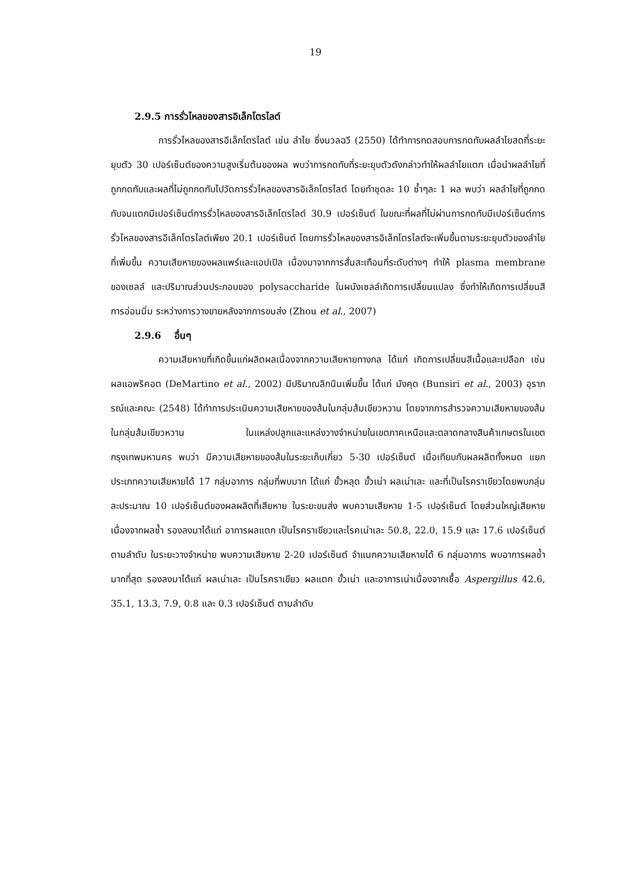19
2.9.5 การรั่วไหลของสารอิเล็กโตรไลต์
การรั่วไหลของสารอีเล็กโตรไลต์ เช่น ลำไย ซึ่งนวลฉวี (2550) ได้ทำการทดสอบการกดทับผลลำไยสดที่ระยะยุบตัว 30 เปอร์เซ็นต์ของความสูงเริ่มต้นของผล พบว่าการกดทับที่ระยะยุบตัวดังกล่าวทำให้ผลลำไยแตก เมื่อนำผลลำไยที่ถูกกดทับและผลที่ไม่ถูกกดทับไปวัดการรั่วไหลของสารอิเล็กโตรไลต์ โดยทำชุดละ 10 ซ้ำๆละ 1 ผล พบว่า ผลลำไยที่ถูกกดทับจนแตกมีเปอร์เซ็นต์การรั่วไหลของสารอิเล็กโตรไลต์ 30.9 เปอร์เซ็นต์ ในขณะที่ผลที่ไม่ผ่านการกดทับมีเปอร์เซ็นต์การรั่วไหลของสารอีเล็กโตรไลต์เพียง 20.1 เปอร์เซ็นต์ โดยการรั่วไหลของสารอิเล็กโตรไลต์จะเพิ่มขึ้นตามระยะยุบตัวของลำไยที่เพิ่มขึ้น ความเสียหายของผลแพร์และแอปเปิล เนื่องมาจากการสั่นสะเทือนที่ระดับต่างๆ ทำให้ plasma membrane ของเซลล์ และปริมาณส่วนประกอบของ polysaccharide ในผนังเซลล์เกิดการเปลี่ยนแปลง ซึ่งทำให้เกิดการเปลี่ยนสี การอ่อนนิ่ม ระหว่างการวางขายหลังจากการขนส่ง (Zhou et al., 2007)
2.9.6 อื่นๆ
ความเสียหายที่เกิดขึ้นแก่ผลิตผลเนื่องจากความเสียหายทางกล ได้แก่ เกิดการเปลี่ยนสีเนื้อและเปลือก เช่น ผลแอพริคอต (DeMartino et al., 2002) มีปริมาณลิกนินเพิ่มขึ้น ได้แก่ มังคุด (Bunsiri et al., 2003) อุราภรณ์และคณะ (2548) ได้ทำการประเมินความเสียหายของส้มในกลุ่มส้มเขียวหวาน โดยจากการสำรวจความเสียหายของส้มในกลุ่มส้มเขียวหวาน ในแหล่งปลูกและแหล่งวางจำหน่ายในเขตภาคเหนือและตลาดกลางสินค้าเกษตรในเขตกรุงเทพมหานคร พบว่า มีความเสียหายของส้มในระยะเก็บเกี่ยว 5-30 เปอร์เซ็นต์ เมื่อเทียบกับผลผลิตทั้งหมด แยกประเภทความเสียหายได้ 17 กลุ่มอาการ กลุ่มที่พบมาก ได้แก่ ขั้วหลุด ขั้วเน่า ผลเน่าเละ และที่เป็นโรคราเขียวโดยพบกลุ่มละประมาณ 10 เปอร์เซ็นต์ของผลผลิตที่เสียหาย ในระยะขนส่ง พบความเสียหาย 1-5 เปอร์เซ็นต์ โดยส่วนใหญ่เสียหายเนื่องจากผลช้ำ รองลงมาได้แก่ อาการผลแตก เป็นโรคราเขียวและโรคเน่าเละ 50.8, 22.0, 15.9 และ 17.6 เปอร์เซ็นต์ ตามลำดับ ในระยะวางจำหน่าย พบความเสียหาย 2-20 เปอร์เซ็นต์ จำแนกความเสียหายได้ 6 กลุ่มอาการ พบอาการผลช้ำมากที่สุด รองลงมาได้แก่ ผลเน่าเละ เป็นโรคราเขียว ผลแตก ขั้วเน่า และอาการเน่าเนื่องจากเชื้อ Aspergillus 42.6, 35.1, 13.3, 7.9, 0.8 และ 0.3 เปอร์เซ็นต์ ตามลำดับ